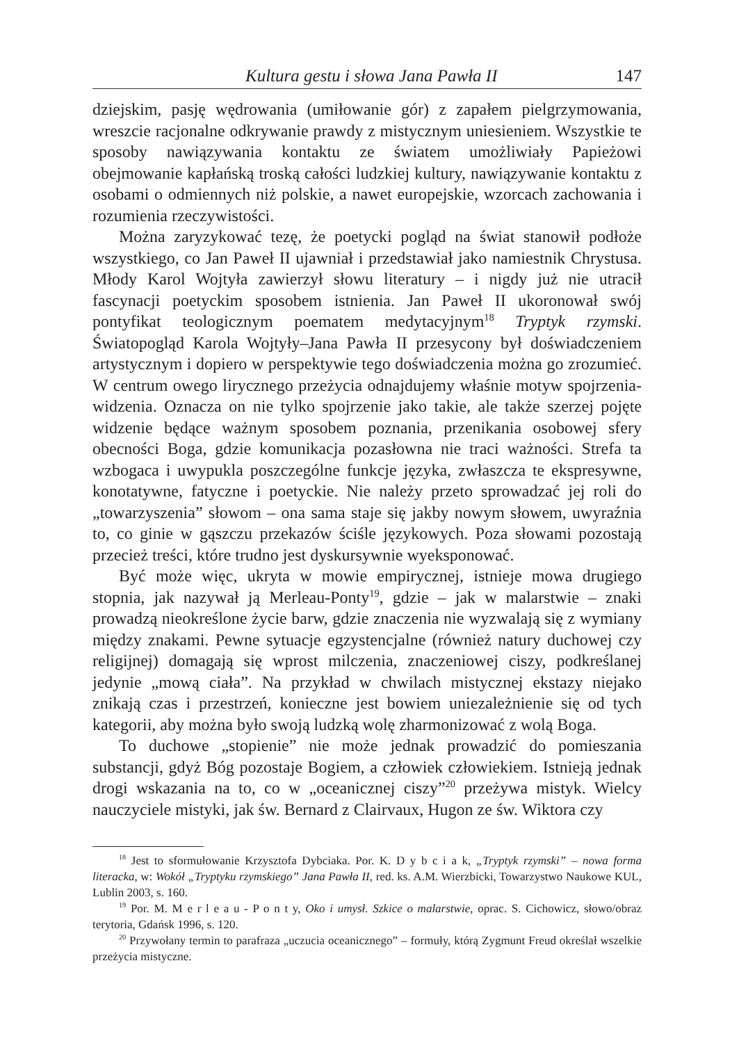Kultura gestu i słowa Jana Pawła II 147
dziejskim, pasję wędrowania (umiłowanie gór) z zapałem pielgrzymowania, wreszcie racjonalne odkrywanie prawdy z mistycznym uniesieniem. Wszystkie te sposoby nawiązywania kontaktu ze światem umożliwiały Papieżowi obejmowanie kapłańską troską całości ludzkiej kultury, nawiązywanie kontaktu z osobami o odmiennych niż polskie, a nawet europejskie, wzorcach zachowania i rozumienia rzeczywistości.
Można zaryzykować tezę, że poetycki pogląd na świat stanowił podłoże wszystkiego, co Jan Paweł II ujawniał i przedstawiał jako namiestnik Chrystusa. Młody Karol Wojtyła zawierzył słowu literatury – i nigdy już nie utracił fascynacji poetyckim sposobem istnienia. Jan Paweł II ukoronował swój pontyfikat teologicznym poematem medytacyjnym<sup>18</sup> Tryptyk rzymski. Światopogląd Karola Wojtyły–Jana Pawła II przesycony był doświadczeniem artystycznym i dopiero w perspektywie tego doświadczenia można go zrozumieć. W centrum owego lirycznego przeżycia odnajdujemy właśnie motyw spojrzenia-widzenia. Oznacza on nie tylko spojrzenie jako takie, ale także szerzej pojęte widzenie będące ważnym sposobem poznania, przenikania osobowej sfery obecności Boga, gdzie komunikacja pozasłowna nie traci ważności. Strefa ta wzbogaca i uwypukla poszczególne funkcje języka, zwłaszcza te ekspresywne, konotatywne, fatyczne i poetyckie. Nie należy przeto sprowadzać jej roli do „towarzyszenia” słowom – ona sama staje się jakby nowym słowem, uwyraźnia to, co ginie w gąszczu przekazów ściśle językowych. Poza słowami pozostają przecież treści, które trudno jest dyskursywnie wyeksponować.
Być może więc, ukryta w mowie empirycznej, istnieje mowa drugiego stopnia, jak nazywał ją Merleau-Ponty<sup>19</sup>, gdzie – jak w malarstwie – znaki prowadzą nieokreślone życie barw, gdzie znaczenia nie wyzwalają się z wymiany między znakami. Pewne sytuacje egzystencjalne (również natury duchowej czy religijnej) domagają się wprost milczenia, znaczeniowej ciszy, podkreślanej jedynie „mową ciała”. Na przykład w chwilach mistycznej ekstazy niejako znikają czas i przestrzeń, konieczne jest bowiem uniezależnienie się od tych kategorii, aby można było swoją ludzką wolę zharmonizować z wolą Boga.
To duchowe „stopienie” nie może jednak prowadzić do pomieszania substancji, gdyż Bóg pozostaje Bogiem, a człowiek człowiekiem. Istnieją jednak drogi wskazania na to, co w „oceanicznej ciszy”<sup>20</sup> przeżywa mistyk. Wielcy nauczyciele mistyki, jak św. Bernard z Clairvaux, Hugon ze św. Wiktora czy
<sup>18</sup> Jest to sformułowanie Krzysztofa Dybciaka. Por. K. D y b c i a k, „Tryptyk rzymski” – nowa forma literacka, w: Wokół „Tryptyku rzymskiego” Jana Pawła II, red. ks. A.M. Wierzbicki, Towarzystwo Naukowe KUL, Lublin 2003, s. 160.
<sup>19</sup> Por. M. M e r l e a u - P o n t y, Oko i umysł. Szkice o malarstwie, oprac. S. Cichowicz, słowo/obraz terytoria, Gdańsk 1996, s. 120.
<sup>20</sup> Przywołany termin to parafraza „uczucia oceanicznego” – formuły, którą Zygmunt Freud określał wszelkie przeżycia mistyczne.